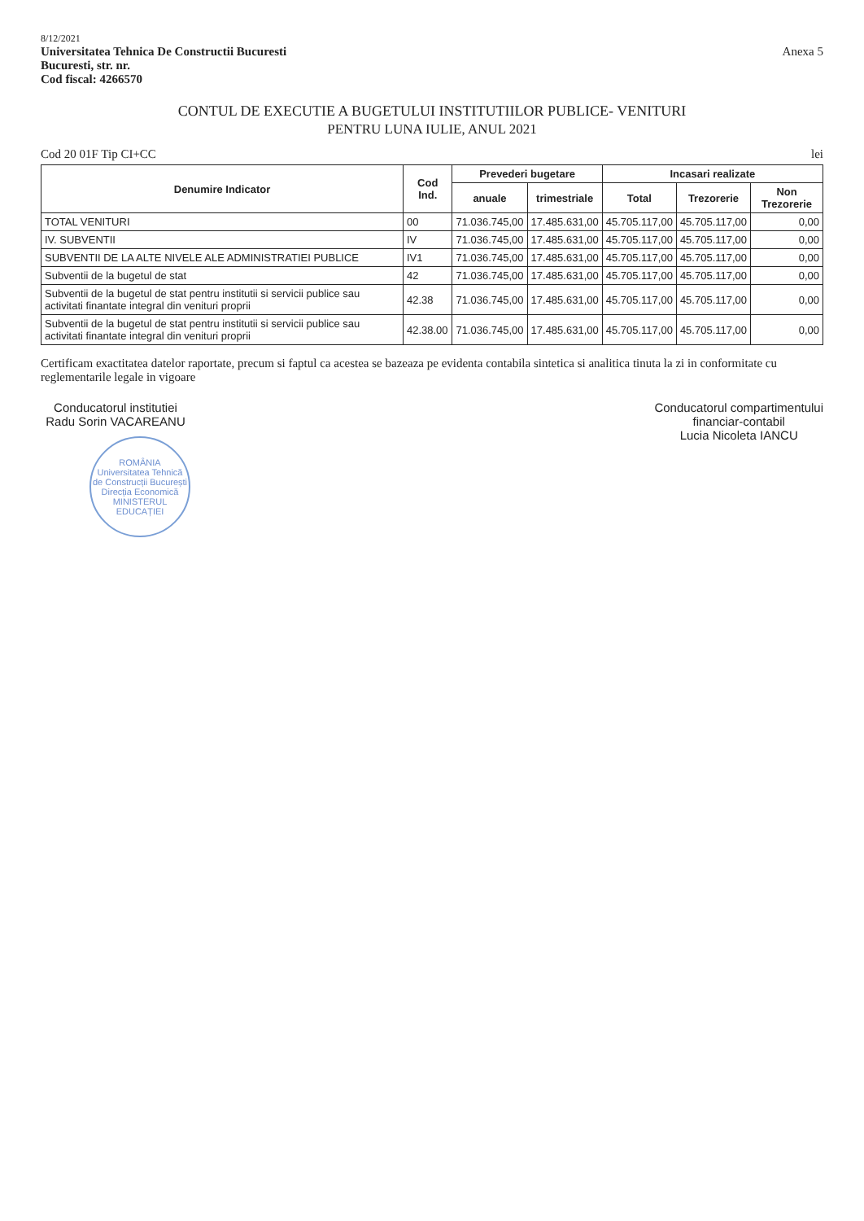8/12/2021
Universitatea Tehnica De Constructii Bucuresti
Bucuresti, str. nr.
Cod fiscal: 4266570
Anexa 5
CONTUL DE EXECUTIE A BUGETULUI INSTITUTIILOR PUBLICE- VENITURI
PENTRU LUNA IULIE, ANUL 2021
Cod 20 01F Tip CI+CC lei
| Denumire Indicator | Cod Ind. | Prevederi bugetare | | Incasari realizate | | |
| --- | --- | --- | --- | --- | --- | --- |
| | | anuale | trimestriale | Total | Trezorerie | Non Trezorerie |
| TOTAL VENITURI | 00 | 71.036.745,00 | 17.485.631,00 | 45.705.117,00 | 45.705.117,00 | 0,00 |
| IV. SUBVENTII | IV | 71.036.745,00 | 17.485.631,00 | 45.705.117,00 | 45.705.117,00 | 0,00 |
| SUBVENTII DE LA ALTE NIVELE ALE ADMINISTRATIEI PUBLICE | IV1 | 71.036.745,00 | 17.485.631,00 | 45.705.117,00 | 45.705.117,00 | 0,00 |
| Subventii de la bugetul de stat | 42 | 71.036.745,00 | 17.485.631,00 | 45.705.117,00 | 45.705.117,00 | 0,00 |
| Subventii de la bugetul de stat pentru institutii si servicii publice sau activitati finantate integral din venituri proprii | 42.38 | 71.036.745,00 | 17.485.631,00 | 45.705.117,00 | 45.705.117,00 | 0,00 |
| Subventii de la bugetul de stat pentru institutii si servicii publice sau activitati finantate integral din venituri proprii | 42.38.00 | 71.036.745,00 | 17.485.631,00 | 45.705.117,00 | 45.705.117,00 | 0,00 |
Certificam exactitatea datelor raportate, precum si faptul ca acestea se bazeaza pe evidenta contabila sintetica si analitica tinuta la zi in conformitate cu reglementarile legale in vigoare
Conducatorul institutiei
Radu Sorin VACAREANU
ROMÂNIA
Universitatea Tehnică de Construcții București
Direcția Economică
MINISTERUL EDUCAȚIEI
Conducatorul compartimentului
financiar-contabil
Lucia Nicoleta IANCU